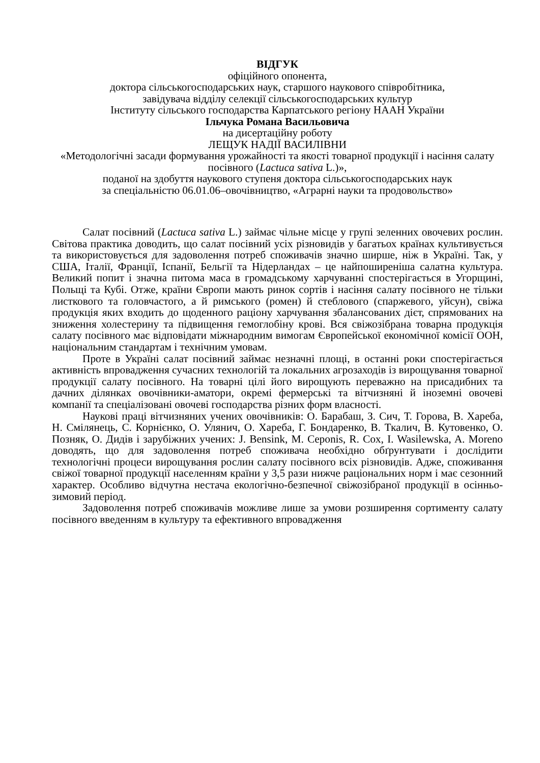ВІДГУК
офіційного опонента,
доктора сільськогосподарських наук, старшого наукового співробітника,
завідувача відділу селекції сільськогосподарських культур
Інституту сільського господарства Карпатського регіону НААН України
Ільчука Романа Васильовича
на дисертаційну роботу
ЛЕЩУК НАДІЇ ВАСИЛІВНИ
«Методологічні засади формування урожайності та якості товарної продукції і насіння салату посівного (Lactuca sativa L.)»,
поданої на здобуття наукового ступеня доктора сільськогосподарських наук
за спеціальністю 06.01.06–овочівництво, «Аграрні науки та продовольство»
Салат посівний (Lactuca sativa L.) займає чільне місце у групі зеленних овочевих рослин. Світова практика доводить, що салат посівний усіх різновидів у багатьох країнах культивується та використовується для задоволення потреб споживачів значно ширше, ніж в Україні. Так, у США, Італії, Франції, Іспанії, Бельгії та Нідерландах – це найпоширеніша салатна культура. Великий попит і значна питома маса в громадському харчуванні спостерігається в Угорщині, Польщі та Кубі. Отже, країни Європи мають ринок сортів і насіння салату посівного не тільки листкового та головчастого, а й римського (ромен) й стеблового (спаржевого, уйсун), свіжа продукція яких входить до щоденного раціону харчування збалансованих дієт, спрямованих на зниження холестерину та підвищення гемоглобіну крові. Вся свіжозібрана товарна продукція салату посівного має відповідати міжнародним вимогам Європейської економічної комісії ООН, національним стандартам і технічним умовам.
Проте в Україні салат посівний займає незначні площі, в останні роки спостерігається активність впровадження сучасних технологій та локальних агрозаходів із вирощування товарної продукції салату посівного. На товарні цілі його вирощують переважно на присадибних та дачних ділянках овочівники-аматори, окремі фермерські та вітчизняні й іноземні овочеві компанії та спеціалізовані овочеві господарства різних форм власності.
Наукові праці вітчизняних учених овочівників: О. Барабаш, З. Сич, Т. Горова, В. Хареба, Н. Смілянець, С. Корнієнко, О. Улянич, О. Хареба, Г. Бондаренко, В. Ткалич, В. Кутовенко, О. Позняк, О. Дидів і зарубіжних учених: J. Bensink, M. Ceponis, R. Cox, I. Wasilewska, A. Moreno доводять, що для задоволення потреб споживача необхідно обґрунтувати і дослідити технологічні процеси вирощування рослин салату посівного всіх різновидів. Адже, споживання свіжої товарної продукції населенням країни у 3,5 рази нижче раціональних норм і має сезонний характер. Особливо відчутна нестача екологічно-безпечної свіжозібраної продукції в осінньо-зимовий період.
Задоволення потреб споживачів можливе лише за умови розширення сортименту салату посівного введенням в культуру та ефективного впровадження